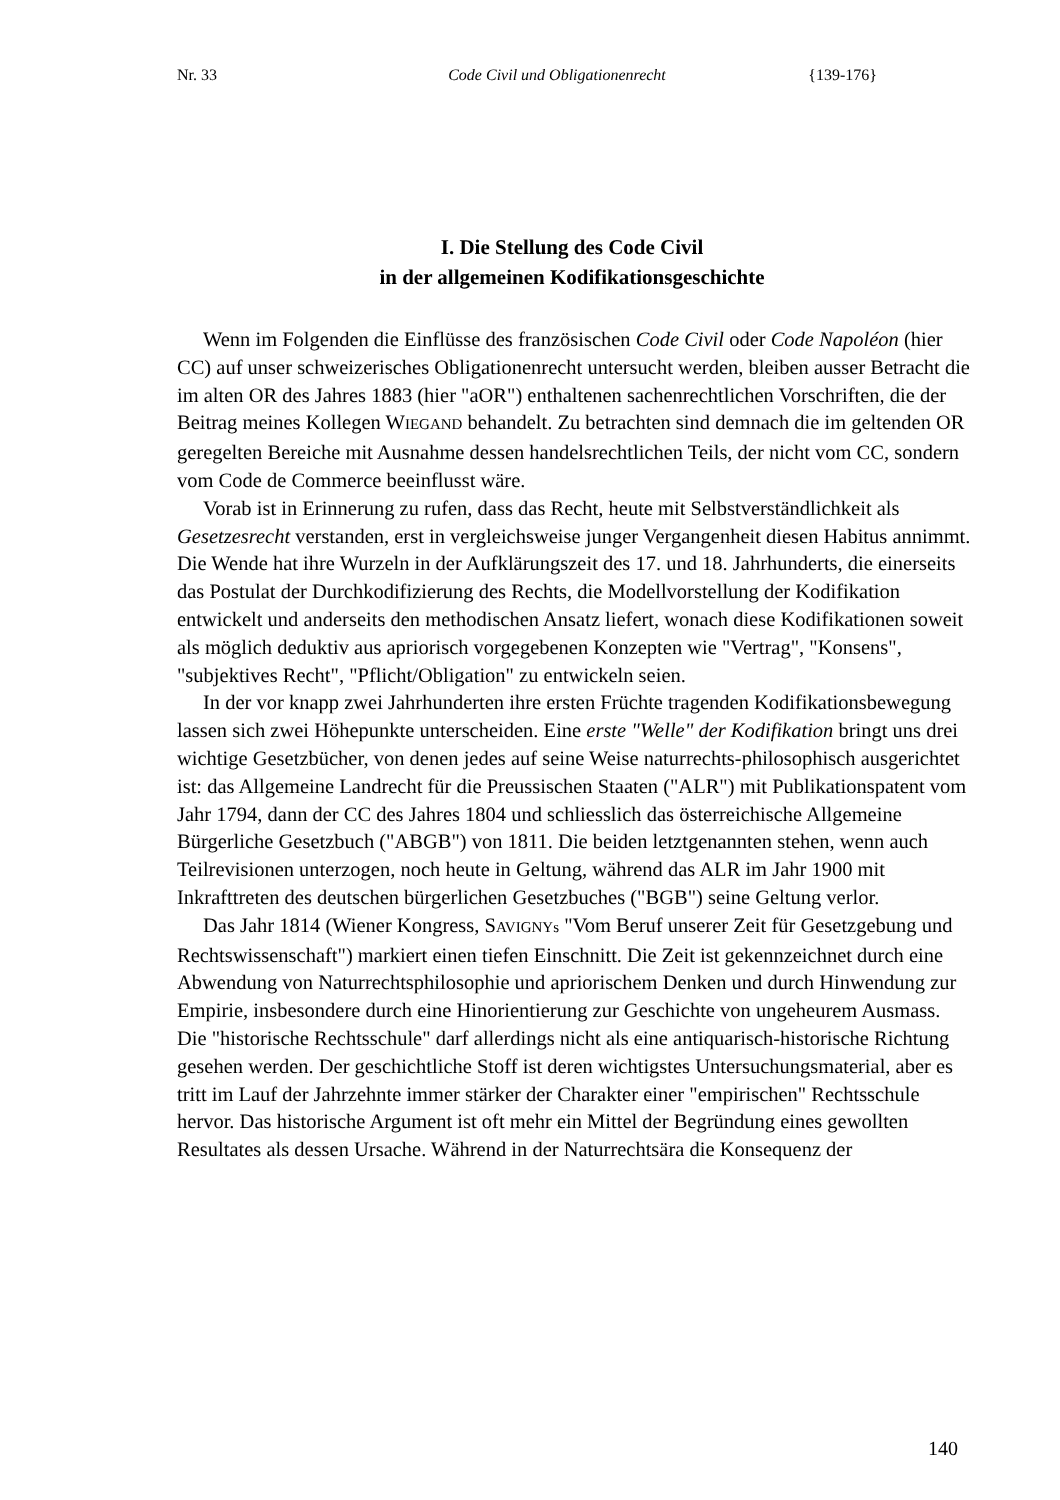Nr. 33 Code Civil und Obligationenrecht {139-176}
I. Die Stellung des Code Civil
in der allgemeinen Kodifikationsgeschichte
Wenn im Folgenden die Einflüsse des französischen Code Civil oder Code Napoléon (hier CC) auf unser schweizerisches Obligationenrecht untersucht werden, bleiben ausser Betracht die im alten OR des Jahres 1883 (hier "aOR") enthaltenen sachenrechtlichen Vorschriften, die der Beitrag meines Kollegen WIEGAND behandelt. Zu betrachten sind demnach die im geltenden OR geregelten Bereiche mit Ausnahme dessen handelsrechtlichen Teils, der nicht vom CC, sondern vom Code de Commerce beeinflusst wäre.
Vorab ist in Erinnerung zu rufen, dass das Recht, heute mit Selbstverständlichkeit als Gesetzesrecht verstanden, erst in vergleichsweise junger Vergangenheit diesen Habitus annimmt. Die Wende hat ihre Wurzeln in der Aufklärungszeit des 17. und 18. Jahrhunderts, die einerseits das Postulat der Durchkodifizierung des Rechts, die Modellvorstellung der Kodifikation entwickelt und anderseits den methodischen Ansatz liefert, wonach diese Kodifikationen soweit als möglich deduktiv aus apriorisch vorgegebenen Konzepten wie "Vertrag", "Konsens", "subjektives Recht", "Pflicht/Obligation" zu entwickeln seien.
In der vor knapp zwei Jahrhunderten ihre ersten Früchte tragenden Kodifikationsbewegung lassen sich zwei Höhepunkte unterscheiden. Eine erste "Welle" der Kodifikation bringt uns drei wichtige Gesetzbücher, von denen jedes auf seine Weise naturrechts-philosophisch ausgerichtet ist: das Allgemeine Landrecht für die Preussischen Staaten ("ALR") mit Publikationspatent vom Jahr 1794, dann der CC des Jahres 1804 und schliesslich das österreichische Allgemeine Bürgerliche Gesetzbuch ("ABGB") von 1811. Die beiden letztgenannten stehen, wenn auch Teilrevisionen unterzogen, noch heute in Geltung, während das ALR im Jahr 1900 mit Inkrafttreten des deutschen bürgerlichen Gesetzbuches ("BGB") seine Geltung verlor.
Das Jahr 1814 (Wiener Kongress, SAVIGNYs "Vom Beruf unserer Zeit für Gesetzgebung und Rechtswissenschaft") markiert einen tiefen Einschnitt. Die Zeit ist gekennzeichnet durch eine Abwendung von Naturrechtsphilosophie und apriorischem Denken und durch Hinwendung zur Empirie, insbesondere durch eine Hinorientierung zur Geschichte von ungeheurem Ausmass. Die "historische Rechtsschule" darf allerdings nicht als eine antiquarisch-historische Richtung gesehen werden. Der geschichtliche Stoff ist deren wichtigstes Untersuchungsmaterial, aber es tritt im Lauf der Jahrzehnte immer stärker der Charakter einer "empirischen" Rechtsschule hervor. Das historische Argument ist oft mehr ein Mittel der Begründung eines gewollten Resultates als dessen Ursache. Während in der Naturrechtsära die Konsequenz der
140